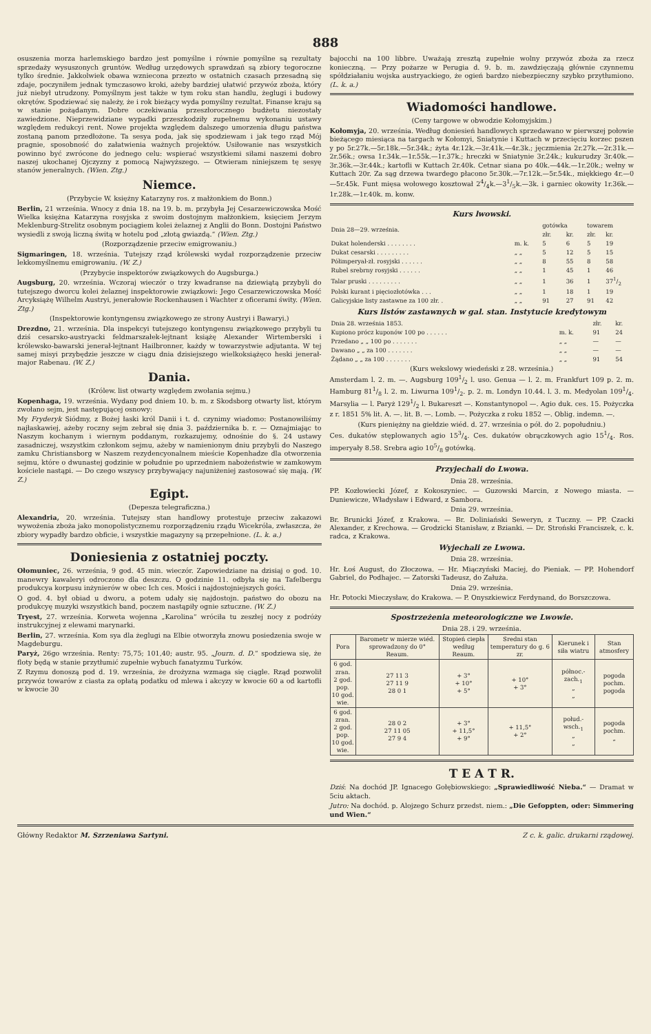888
osuszenia morza harlemskiego bardzo jest pomyślne i równie pomyślne są rezultaty sprzedaży wysuszonych gruntów. Według urzędowych sprawdzań są zbiory tegoroczne tylko średnie. Jakkolwiek obawa wzniecona przezto w ostatnich czasach przesadną się zdaje, poczyniłem jednak tymczasowo kroki, ażeby bardziej ułatwić przywóz zboża, który już niebył utrudzony. Pomyślnym jest także w tym roku stan handlu, żeglugi i budowy okrętów. Spodziewać się należy, że i rok bieżący wyda pomyślny rezultat. Finanse kraju są w stanie pożądanym. Dobre oczekiwania przeszłorocznego budżetu niezostały zawiedzione. Nieprzewidziane wypadki przeszkodziły zupełnemu wykonaniu ustawy względem redukcyi rent. Nowe projekta względem dalszego umorzenia długu państwa zostaną panom przedłożone. Ta sesya poda, jak się spodziewam i jak tego rząd Mój pragnie, sposobność do załatwienia ważnych projektów. Usiłowanie nas wszystkich powinno być zwrócone do jednego celu: wspierać wszystkiemi siłami naszemi dobro naszej ukochanej Ojczyzny z pomocą Najwyższego. — Otwieram niniejszem tę sesyę stanów jeneralnych. (Wien. Ztg.)
Niemce.
(Przybycie W. księżny Katarzyny ros. z małżonkiem do Bonn.)
Berlin, 21 września. Wnocy z dnia 18. na 19. b. m. przybyła Jej Cesarzewiczowska Mość Wielka księżna Katarzyna rosyjska z swoim dostojnym małżonkiem, księciem Jerzym Meklenburg-Strelitz osobnym pociągiem kolei żelaznej z Anglii do Bonn. Dostojni Państwo wysiedli z swoją liczną świtą w hotelu pod „złotą gwiazdą.“ (Wien. Ztg.)
(Rozporządzenie przeciw emigrowaniu.)
Sigmaringen, 18. września. Tutejszy rząd królewski wydał rozporządzenie przeciw lekkomyślnemu emigrowaniu. (W. Z.)
(Przybycie inspektorów związkowych do Augsburga.)
Augsburg, 20. września. Wczoraj wieczór o trzy kwadranse na dziewiątą przybyli do tutejszego dworcu kolei żelaznej inspektorowie związkowi: Jego Cesarzewiczowska Mość Arcyksiążę Wilhelm Austryi, jenerałowie Rockenhausen i Wachter z oficerami świty. (Wien. Ztg.)
(Inspektorowie kontyngensu związkowego ze strony Austryi i Bawaryi.)
Drezdno, 21. września. Dla inspekcyi tutejszego kontyngensu związkowego przybyli tu dziś cesarsko-austryacki feldmarszałek-lejtnant książę Alexander Wirtemberski i królewsko-bawarski jenerał-lejtnant Hailbronner, każdy w towarzystwie adjutanta. W tej samej misyi przybędzie jeszcze w ciągu dnia dzisiejszego wielkoksiążęco heski jenerał-major Rabenau. (W. Z.)
Dania.
(Królew. list otwarty względem zwołania sejmu.)
Kopenhaga, 19. września. Wydany pod dniem 10. b. m. z Skodsborg otwarty list, którym zwołano sejm, jest następującej osnowy:
My Fryderyk Siódmy, z Bożej łaski król Danii i t. d. czynimy wiadomo: Postanowiliśmy najłaskawiej, ażeby roczny sejm zebrał się dnia 3. października b. r. — Oznajmiając to Naszym kochanym i wiernym poddanym, rozkazujemy, odnośnie do §. 24 ustawy zasadniczej, wszystkim członkom sejmu, ażeby w namienionym dniu przybyli do Naszego zamku Christiansborg w Naszem rezydencyonalnem mieście Kopenhadze dla otworzenia sejmu, które o dwunastej godzinie w południe po uprzedniem nabożeństwie w zamkowym kościele nastąpi. — Do czego wszyscy przybywający najuniżeniej zastosować się mają. (W. Z.)
Egipt.
(Depesza telegraficzna.)
Alexandria, 20. września. Tutejszy stan handlowy protestuje przeciw zakazowi wywożenia zboża jako monopolistycznemu rozporządzeniu rządu Wicekróla, zwłaszcza, że zbiory wypadły bardzo obficie, i wszystkie magazyny są przepełnione. (L. k. a.)
Doniesienia z ostatniej poczty.
Ołomuniec, 26. września, 9 god. 45 min. wieczór. Zapowiedziane na dzisiaj o god. 10. manewry kawaleryi odroczono dla deszczu. O godzinie 11. odbyła się na Tafelbergu produkcya korpusu inżynierów w obec Ich ces. Mości i najdostojniejszych gości.
O god. 4. był obiad u dworu, a potem udały się najdostojn. państwo do obozu na produkcyę muzyki wszystkich band, poczem nastąpiły ognie sztuczne. (W. Z.)
Tryest, 27. września. Korweta wojenna „Karolina“ wróciła tu zeszłej nocy z podróży instrukcyjnej z elewami marynarki.
Berlin, 27. września. Kom sya dla żeglugi na Elbie otworzyła znowu posiedzenia swoje w Magdeburgu.
Paryż, 26go września. Renty: 75,75; 101,40; austr. 95. „Journ. d. D.“ spodziewa się, że floty będą w stanie przytłumić zupełnie wybuch fanatyzmu Turków.
Z Rzymu donoszą pod d. 19. września, że drożyzna wzmaga się ciągle. Rząd pozwolił przywóz towarów z ciasta za opłatą podatku od mlewa i akcyzy w kwocie 60 a od kartofli w kwocie 30
bajocchi na 100 libbre. Uważają zresztą zupełnie wolny przywóz zboża za rzecz konieczną. — Przy pożarze w Perugia d. 9. b. m. zawdzięczają głównie czynnemu spółdziałaniu wojska austryackiego, że ogień bardzo niebezpieczny szybko przytłumiono. (L. k. a.)
Wiadomości handlowe.
(Ceny targowe w obwodzie Kołomyjskim.)
Kołomyja, 20. września. Według doniesień handlowych sprzedawano w pierwszej połowie bieżącego miesiąca na targach w Kołomyi, Sniatynie i Kuttach w przecięciu korzec pszen y po 5r.27k.—5r.18k.—5r.34k.; żyta 4r.12k.—3r.41k.—4r.3k.; jęczmienia 2r.27k.—2r.31k.—2r.56k.; owsa 1r.34k.—1r.55k.—1r.37k.; hreczki w Sniatynie 3r.24k.; kukurudzy 3r.40k.—3r.36k.—3r.44k.; kartofli w Kuttach 2r.40k. Cetnar siana po 40k.—44k.—1r.20k.; wełny w Kuttach 20r. Za sąg drzewa twardego płacono 5r.30k.—7r.12k.—5r.54k., miękkiego 4r.—0—5r.45k. Funt mięsa wołowego kosztował 24/4k.—31/5k.—3k. i garniec okowity 1r.36k.—1r.28k.—1r.40k. m. konw.
Kurs lwowski.
| Dnia 28—29. września. | | gotówka | | towarem | |
| --- | --- | --- | --- | --- | --- |
| | | złr. | kr. | złr. | kr. |
| Dukat holenderski . . . . . . . . | m. k. | 5 | 6 | 5 | 19 |
| Dukat cesarski . . . . . . . . . | „ „ | 5 | 12 | 5 | 15 |
| Półimperyał-zł. rosyjski . . . . . . | „ „ | 8 | 55 | 8 | 58 |
| Rubel srebrny rosyjski . . . . . . | „ „ | 1 | 45 | 1 | 46 |
| Talar pruski . . . . . . . . . | „ „ | 1 | 36 | 1 | 371/2 |
| Polski kurant i pięciozłotówka . . . | „ „ | 1 | 18 | 1 | 19 |
| Galicyjskie listy zastawne za 100 złr. . | „ „ | 91 | 27 | 91 | 42 |
Kurs listów zastawnych w gal. stan. Instytucie kredytowym
| Dnia 28. września 1853. | | złr. | kr. |
| --- | --- | --- | --- |
| Kupiono prócz kuponów 100 po . . . . . . | m. k. | 91 | 24 |
| Przedano „ „ 100 po . . . . . . . | „ „ | — | — |
| Dawano „ „ za 100 . . . . . . . | „ „ | — | — |
| Żądano „ „ za 100 . . . . . . . | „ „ | 91 | 54 |
(Kurs wekslowy wiedeński z 28. września.)
Amsterdam l. 2. m. —. Augsburg 1091/2 l. uso. Genua — l. 2. m. Frankfurt 109 p. 2. m. Hamburg 811/8 l. 2. m. Liwurna 1091/2. p. 2. m. Londyn 10.44. l. 3. m. Medyolan 1091/4. Marsylia — l. Paryż 1291/2 l. Bukareszt —. Konstantynopol —. Agio duk. ces. 15. Pożyczka z r. 1851 5% lit. A. —. lit. B. —. Lomb. —. Pożyczka z roku 1852 —. Oblig. indemn. —.
(Kurs pieniężny na giełdzie wiéd. d. 27. września o pół. do 2. popołudniu.)
Ces. dukatów stęplowanych agio 153/4. Ces. dukatów obrączkowych agio 151/4. Ros. imperyały 8.58. Srebra agio 105/8 gotówką.
Przyjechali do Lwowa.
Dnia 28. września.
PP. Kozłowiecki Józef, z Kokoszyniec. — Guzowski Marcin, z Nowego miasta. — Duniewicze, Władysław i Edward, z Sambora.
Dnia 29. września.
Br. Brunicki Józef, z Krakowa. — Br. Doliniański Seweryn, z Tuczny. — PP. Czacki Alexander, z Krechowa. — Grodzicki Stanisław, z Bzianki. — Dr. Stroński Franciszek, c. k. radca, z Krakowa.
Wyjechali ze Lwowa.
Dnia 28. września.
Hr. Łoś August, do Złoczowa. — Hr. Miączyński Maciej, do Pieniak. — PP. Hohendorf Gabriel, do Podhajec. — Zatorski Tadeusz, do Załuża.
Dnia 29. września.
Hr. Potocki Mieczysław, do Krakowa. — P. Onyszkiewicz Ferdynand, do Borszczowa.
Spostrzeżenia meteorologiczne we Lwowie.
Dnia 28. i 29. września.
| Pora | Barometr w mierze wiéd. sprowadzony do 0° Reaum. | Stopień ciepła według Reaum. | Sredni stan temperatury do g. 6 zr. | Kierunek i siła wiatru | Stan atmosfery |
| --- | --- | --- | --- | --- | --- |
| 6 god. zran. 2 god. pop. 10 god. wie. | 27 11 3 27 11 9 28 0 1 | + 3° + 10° + 5° | + 10° + 3° | północ.-zach.<sub>1</sub> „ „ | pogoda pochm. pogoda |
| 6 god. zran. 2 god. pop. 10 god. wie. | 28 0 2 27 11 05 27 9 4 | + 3° + 11,5° + 9° | + 11,5° + 2° | połud.-wsch.<sub>1</sub> „ „ | pogoda pochm. „ |
T E A T R.
Dziś: Na dochód JP. Ignacego Gołębiowskiego: „Sprawiedliwość Nieba.“ — Dramat w 5ciu aktach.
Jutro: Na dochód. p. Alojzego Schurz przedst. niem.: „Die Gefoppten, oder: Simmering und Wien.“
Główny Redaktor M. Szrzeniawa Sartyni. Z c. k. galic. drukarni rządowej.